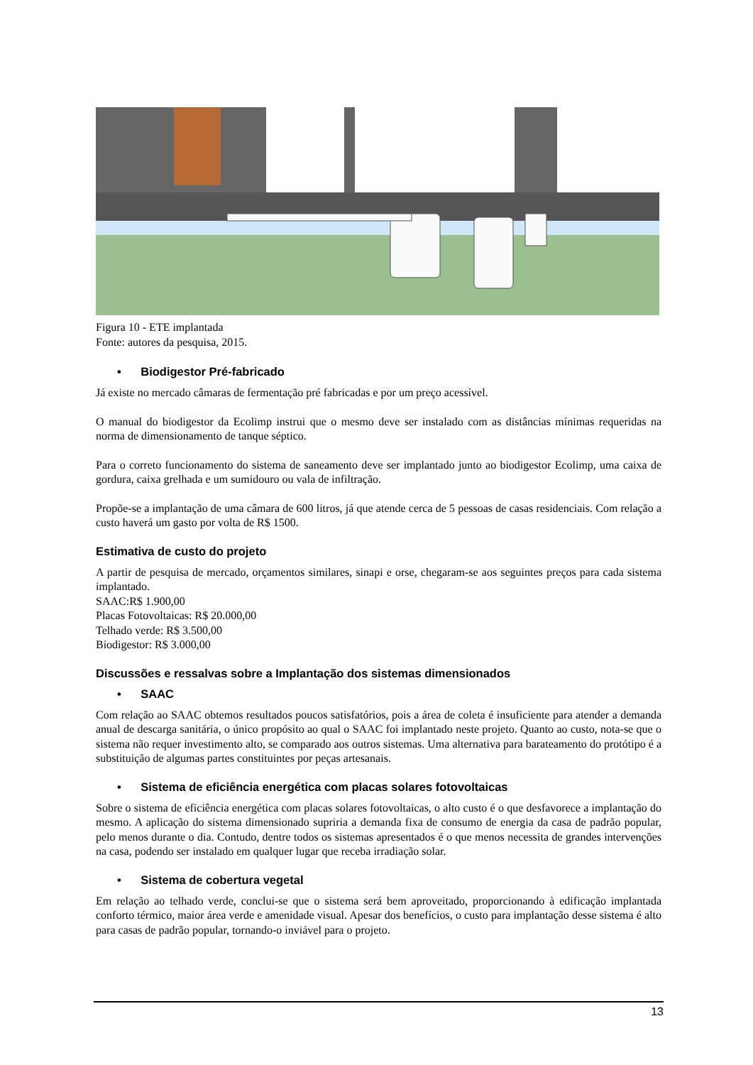Figura 10 - ETE implantada
Fonte: autores da pesquisa, 2015.
• Biodigestor Pré-fabricado
Já existe no mercado câmaras de fermentação pré fabricadas e por um preço acessível.
O manual do biodigestor da Ecolimp instrui que o mesmo deve ser instalado com as distâncias mínimas requeridas na norma de dimensionamento de tanque séptico.
Para o correto funcionamento do sistema de saneamento deve ser implantado junto ao biodigestor Ecolimp, uma caixa de gordura, caixa grelhada e um sumidouro ou vala de infiltração.
Propõe-se a implantação de uma câmara de 600 litros, já que atende cerca de 5 pessoas de casas residenciais. Com relação a custo haverá um gasto por volta de R$ 1500.
Estimativa de custo do projeto
A partir de pesquisa de mercado, orçamentos similares, sinapi e orse, chegaram-se aos seguintes preços para cada sistema implantado.
SAAC:R$ 1.900,00
Placas Fotovoltaicas: R$ 20.000,00
Telhado verde: R$ 3.500,00
Biodigestor: R$ 3.000,00
Discussões e ressalvas sobre a Implantação dos sistemas dimensionados
• SAAC
Com relação ao SAAC obtemos resultados poucos satisfatórios, pois a área de coleta é insuficiente para atender a demanda anual de descarga sanitária, o único propósito ao qual o SAAC foi implantado neste projeto. Quanto ao custo, nota-se que o sistema não requer investimento alto, se comparado aos outros sistemas. Uma alternativa para barateamento do protótipo é a substituição de algumas partes constituintes por peças artesanais.
• Sistema de eficiência energética com placas solares fotovoltaicas
Sobre o sistema de eficiência energética com placas solares fotovoltaicas, o alto custo é o que desfavorece a implantação do mesmo. A aplicação do sistema dimensionado supriria a demanda fixa de consumo de energia da casa de padrão popular, pelo menos durante o dia. Contudo, dentre todos os sistemas apresentados é o que menos necessita de grandes intervenções na casa, podendo ser instalado em qualquer lugar que receba irradiação solar.
• Sistema de cobertura vegetal
Em relação ao telhado verde, conclui-se que o sistema será bem aproveitado, proporcionando à edificação implantada conforto térmico, maior área verde e amenidade visual. Apesar dos benefícios, o custo para implantação desse sistema é alto para casas de padrão popular, tornando-o inviável para o projeto.
13